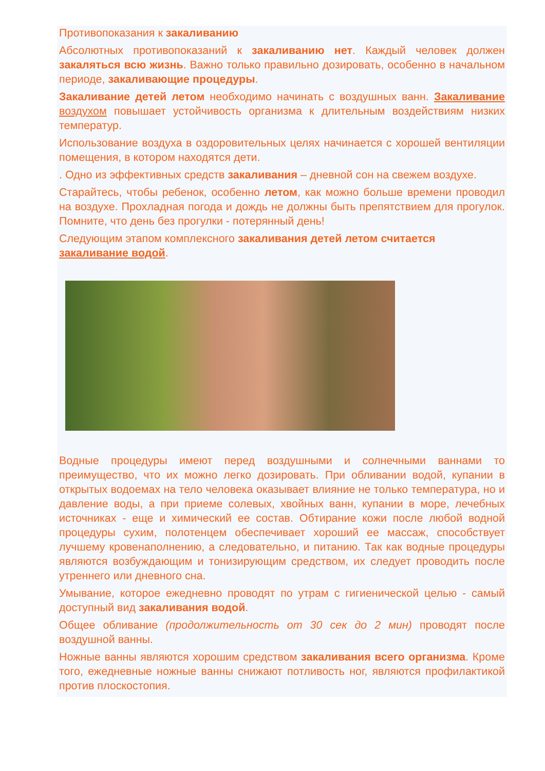Противопоказания к закаливанию
Абсолютных противопоказаний к закаливанию нет. Каждый человек должен закаляться всю жизнь. Важно только правильно дозировать, особенно в начальном периоде, закаливающие процедуры.
Закаливание детей летом необходимо начинать с воздушных ванн. Закаливание воздухом повышает устойчивость организма к длительным воздействиям низких температур.
Использование воздуха в оздоровительных целях начинается с хорошей вентиляции помещения, в котором находятся дети.
. Одно из эффективных средств закаливания – дневной сон на свежем воздухе.
Старайтесь, чтобы ребенок, особенно летом, как можно больше времени проводил на воздухе. Прохладная погода и дождь не должны быть препятствием для прогулок. Помните, что день без прогулки - потерянный день!
Следующим этапом комплексного закаливания детей летом считается закаливание водой.
Водные процедуры имеют перед воздушными и солнечными ваннами то преимущество, что их можно легко дозировать. При обливании водой, купании в открытых водоемах на тело человека оказывает влияние не только температура, но и давление воды, а при приеме солевых, хвойных ванн, купании в море, лечебных источниках - еще и химический ее состав. Обтирание кожи после любой водной процедуры сухим, полотенцем обеспечивает хороший ее массаж, способствует лучшему кровенаполнению, а следовательно, и питанию. Так как водные процедуры являются возбуждающим и тонизирующим средством, их следует проводить после утреннего или дневного сна.
Умывание, которое ежедневно проводят по утрам с гигиенической целью - самый доступный вид закаливания водой.
Общее обливание (продолжительность от 30 сек до 2 мин) проводят после воздушной ванны.
Ножные ванны являются хорошим средством закаливания всего организма. Кроме того, ежедневные ножные ванны снижают потливость ног, являются профилактикой против плоскостопия.